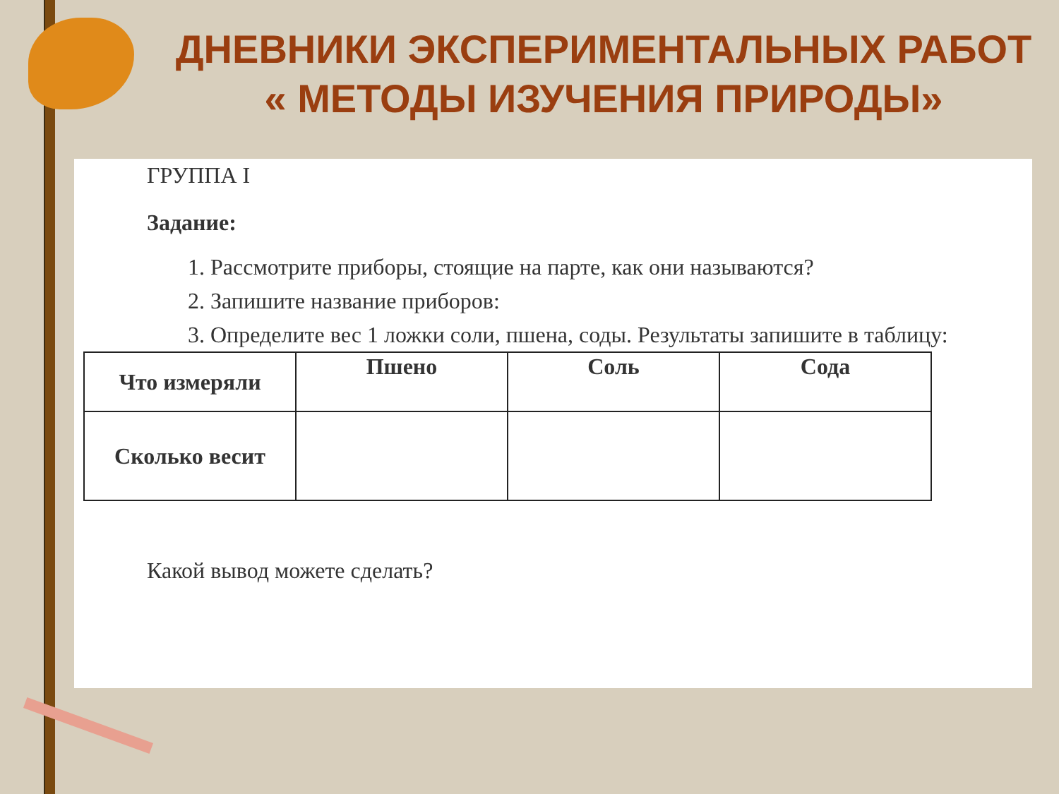ДНЕВНИКИ ЭКСПЕРИМЕНТАЛЬНЫХ РАБОТ
« МЕТОДЫ ИЗУЧЕНИЯ ПРИРОДЫ»
ГРУППА I
Задание:
1. Рассмотрите приборы, стоящие на парте, как они называются?
2. Запишите название приборов:
3. Определите вес 1 ложки соли, пшена, соды. Результаты запишите в таблицу:
| Что измеряли | Пшено | Соль | Сода |
| --- | --- | --- | --- |
| Сколько весит | | | |
Какой вывод можете сделать?